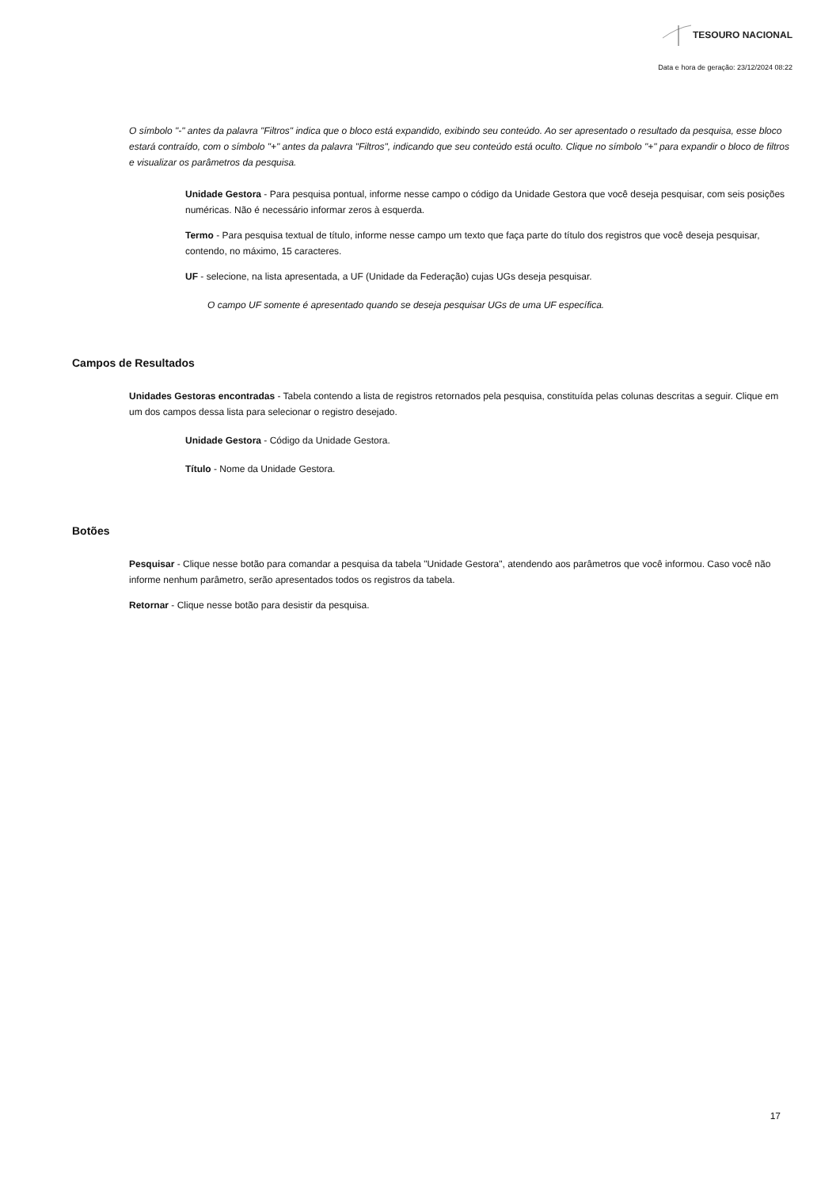TESOURO NACIONAL
Data e hora de geração: 23/12/2024 08:22
O símbolo "-" antes da palavra "Filtros" indica que o bloco está expandido, exibindo seu conteúdo. Ao ser apresentado o resultado da pesquisa, esse bloco estará contraído, com o símbolo "+" antes da palavra "Filtros", indicando que seu conteúdo está oculto. Clique no símbolo "+" para expandir o bloco de filtros e visualizar os parâmetros da pesquisa.
Unidade Gestora - Para pesquisa pontual, informe nesse campo o código da Unidade Gestora que você deseja pesquisar, com seis posições numéricas. Não é necessário informar zeros à esquerda.
Termo - Para pesquisa textual de título, informe nesse campo um texto que faça parte do título dos registros que você deseja pesquisar, contendo, no máximo, 15 caracteres.
UF - selecione, na lista apresentada, a UF (Unidade da Federação) cujas UGs deseja pesquisar.
O campo UF somente é apresentado quando se deseja pesquisar UGs de uma UF específica.
Campos de Resultados
Unidades Gestoras encontradas - Tabela contendo a lista de registros retornados pela pesquisa, constituída pelas colunas descritas a seguir. Clique em um dos campos dessa lista para selecionar o registro desejado.
Unidade Gestora - Código da Unidade Gestora.
Título - Nome da Unidade Gestora.
Botões
Pesquisar - Clique nesse botão para comandar a pesquisa da tabela "Unidade Gestora", atendendo aos parâmetros que você informou. Caso você não informe nenhum parâmetro, serão apresentados todos os registros da tabela.
Retornar - Clique nesse botão para desistir da pesquisa.
17